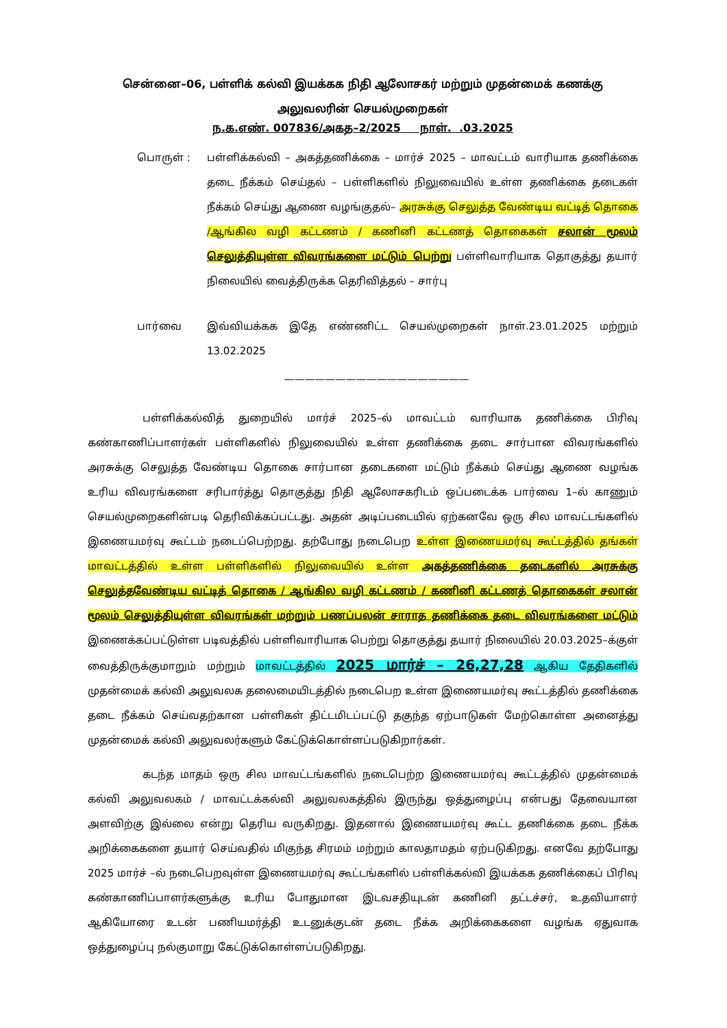சென்னை–06, பள்ளிக் கல்வி இயக்கக நிதி ஆலோசகர் மற்றும் முதன்மைக் கணக்கு அலுவலரின் செயல்முறைகள்
ந.க.எண். 007836/அகத–2/2025 நாள். .03.2025
பொருள் : பள்ளிக்கல்வி – அகத்தணிக்கை – மார்ச் 2025 – மாவட்டம் வாரியாக தணிக்கை தடை நீக்கம் செய்தல் – பள்ளிகளில் நிலுவையில் உள்ள தணிக்கை தடைகள் நீக்கம் செய்து ஆணை வழங்குதல்– அரசுக்கு செலுத்த வேண்டிய வட்டித் தொகை /ஆங்கில வழி கட்டணம் / கணினி கட்டணத் தொகைகள் சலான் மூலம் செலுத்தியுள்ள விவரங்களை மட்டும் பெற்று பள்ளிவாரியாக தொகுத்து தயார் நிலையில் வைத்திருக்க தெரிவித்தல் – சார்பு
பார்வை இவ்வியக்கக இதே எண்ணிட்ட செயல்முறைகள் நாள்.23.01.2025 மற்றும் 13.02.2025
——————————————————
பள்ளிக்கல்வித் துறையில் மார்ச் 2025–ல் மாவட்டம் வாரியாக தணிக்கை பிரிவு கண்காணிப்பாளர்கள் பள்ளிகளில் நிலுவையில் உள்ள தணிக்கை தடை சார்பான விவரங்களில் அரசுக்கு செலுத்த வேண்டிய தொகை சார்பான தடைகளை மட்டும் நீக்கம் செய்து ஆணை வழங்க உரிய விவரங்களை சரிபார்த்து தொகுத்து நிதி ஆலோசகரிடம் ஒப்படைக்க பார்வை 1–ல் காணும் செயல்முறைகளின்படி தெரிவிக்கப்பட்டது. அதன் அடிப்படையில் ஏற்கனவே ஒரு சில மாவட்டங்களில் இணையமர்வு கூட்டம் நடைப்பெற்றது. தற்போது நடைபெற உள்ள இணையமர்வு கூட்டத்தில் தங்கள் மாவட்டத்தில் உள்ள பள்ளிகளில் நிலுவையில் உள்ள அகத்தணிக்கை தடைகளில் அரசுக்கு செலுத்தவேண்டிய வட்டித் தொகை / ஆங்கில வழி கட்டணம் / கணினி கட்டணத் தொகைகள் சலான் மூலம் செலுத்தியுள்ள விவரங்கள் மற்றும் பணப்பலன் சாராத தணிக்கை தடை விவரங்களை மட்டும் இணைக்கப்பட்டுள்ள படிவத்தில் பள்ளிவாரியாக பெற்று தொகுத்து தயார் நிலையில் 20.03.2025–க்குள் வைத்திருக்குமாறும் மற்றும் மாவட்டத்தில் 2025 மார்ச் – 26,27,28 ஆகிய தேதிகளில் முதன்மைக் கல்வி அலுவலக தலைமையிடத்தில் நடைபெற உள்ள இணையமர்வு கூட்டத்தில் தணிக்கை தடை நீக்கம் செய்வதற்கான பள்ளிகள் திட்டமிடப்பட்டு தகுந்த ஏற்பாடுகள் மேற்கொள்ள அனைத்து முதன்மைக் கல்வி அலுவலர்களும் கேட்டுக்கொள்ளப்படுகிறார்கள்.
கடந்த மாதம் ஒரு சில மாவட்டங்களில் நடைபெற்ற இணையமர்வு கூட்டத்தில் முதன்மைக் கல்வி அலுவலகம் / மாவட்டக்கல்வி அலுவலகத்தில் இருந்து ஒத்துழைப்பு என்பது தேவையான அளவிற்கு இல்லை என்று தெரிய வருகிறது. இதனால் இணையமர்வு கூட்ட தணிக்கை தடை நீக்க அறிக்கைகளை தயார் செய்வதில் மிகுந்த சிரமம் மற்றும் காலதாமதம் ஏற்படுகிறது. எனவே தற்போது 2025 மார்ச் –ல் நடைபெறவுள்ள இணையமர்வு கூட்டங்களில் பள்ளிக்கல்வி இயக்கக தணிக்கைப் பிரிவு கண்காணிப்பாளர்களுக்கு உரிய போதுமான இடவசதியுடன் கணினி தட்டச்சர், உதவியாளர் ஆகியோரை உடன் பணியமர்த்தி உடனுக்குடன் தடை நீக்க அறிக்கைகளை வழங்க ஏதுவாக ஒத்துழைப்பு நல்குமாறு கேட்டுக்கொள்ளப்படுகிறது.